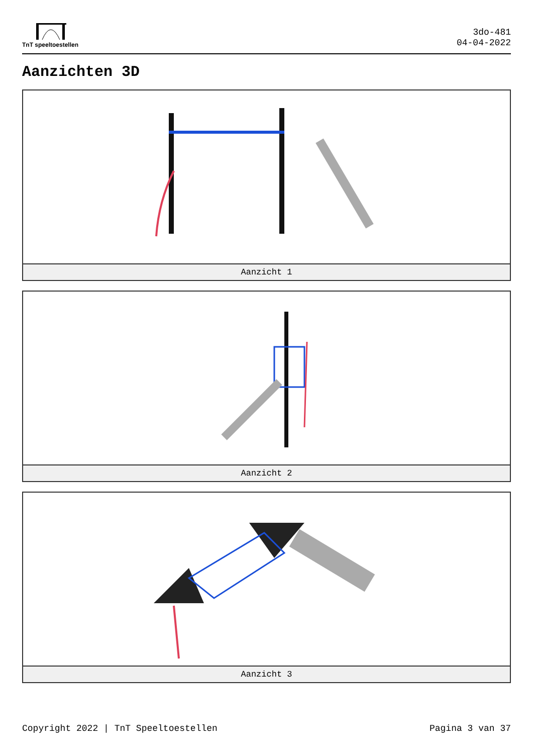TnT speeltoestellen
3do-481
04-04-2022
Aanzichten 3D
Aanzicht 1
Aanzicht 2
Aanzicht 3
Copyright 2022 | TnT Speeltoestellen Pagina 3 van 37